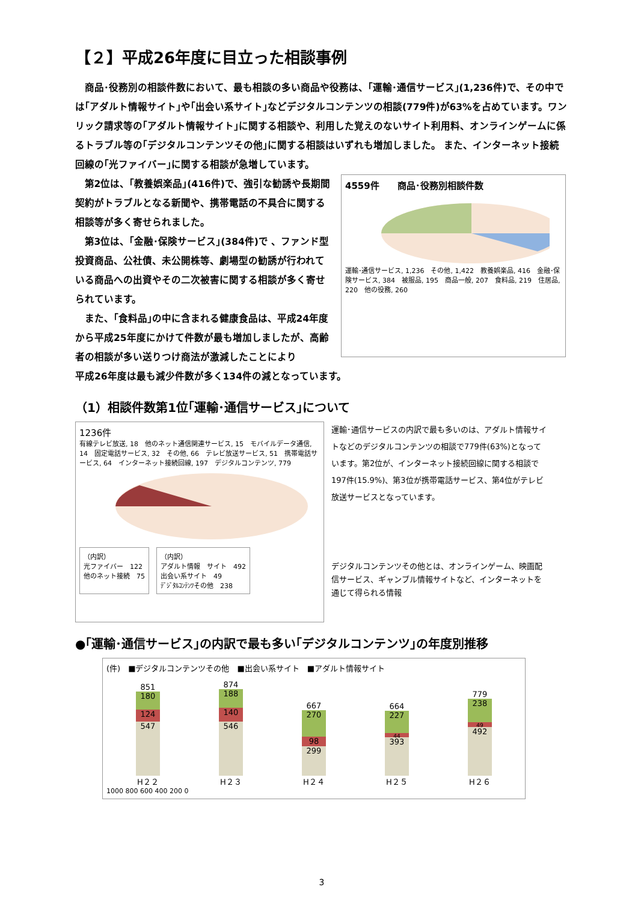【２】平成26年度に目立った相談事例
商品･役務別の相談件数において、最も相談の多い商品や役務は、｢運輸･通信サービス｣(1,236件)で、その中では｢アダルト情報サイト｣や｢出会い系サイト｣などデジタルコンテンツの相談(779件)が63%を占めています。ワンリック請求等の｢アダルト情報サイト｣に関する相談や、利用した覚えのないサイト利用料、オンラインゲームに係るトラブル等の｢デジタルコンテンツその他｣に関する相談はいずれも増加しました。 また、インターネット接続回線の｢光ファイバー｣に関する相談が急増しています。
第2位は、｢教養娯楽品｣(416件)で、強引な勧誘や長期間契約がトラブルとなる新聞や、携帯電話の不具合に関する相談等が多く寄せられました。
第3位は、｢金融･保険サービス｣(384件)で 、ファンド型投資商品、公社債、未公開株等、劇場型の勧誘が行われている商品への出資やその二次被害に関する相談が多く寄せられています。
また、｢食料品｣の中に含まれる健康食品は、平成24年度から平成25年度にかけて件数が最も増加しましたが、高齢者の相談が多い送りつけ商法が激減したことにより
4559件　　商品･役務別相談件数
運輸･通信サービス, 1,236　その他, 1,422　教養娯楽品, 416　金融･保険サービス, 384　被服品, 195　商品一般, 207　食料品, 219　住居品, 220　他の役務, 260
平成26年度は最も減少件数が多く134件の減となっています。
（1）相談件数第1位｢運輸･通信サービス｣について
1236件
有線テレビ放送, 18　他のネット通信関連サービス, 15　モバイルデータ通信, 14　固定電話サービス, 32　その他, 66　テレビ放送サービス, 51　携帯電話サービス, 64　インターネット接続回線, 197　デジタルコンテンツ, 779
（内訳）
光ファイバー　122
他のネット接続　75
（内訳）
アダルト情報　サイト　492
出会い系サイト　49
ﾃﾞｼﾞﾀﾙｺﾝﾃﾝﾂその他　238
運輸･通信サービスの内訳で最も多いのは、アダルト情報サイトなどのデジタルコンテンツの相談で779件(63%)となっています。第2位が、インターネット接続回線に関する相談で197件(15.9%)、第3位が携帯電話サービス、第4位がテレビ放送サービスとなっています。
デジタルコンテンツその他とは、オンラインゲーム、映画配信サービス、ギャンブル情報サイトなど、インターネットを通じて得られる情報
●｢運輸･通信サービス｣の内訳で最も多い｢デジタルコンテンツ｣の年度別推移
(件)　■デジタルコンテンツその他　■出会い系サイト　■アダルト情報サイト
851
180
124
547
874
188
140
546
667
270
98
299
664
227
44
393
779
238
49
492
H２２ H２３ H２４ H２５ H２６
1000 800 600 400 200 0
3